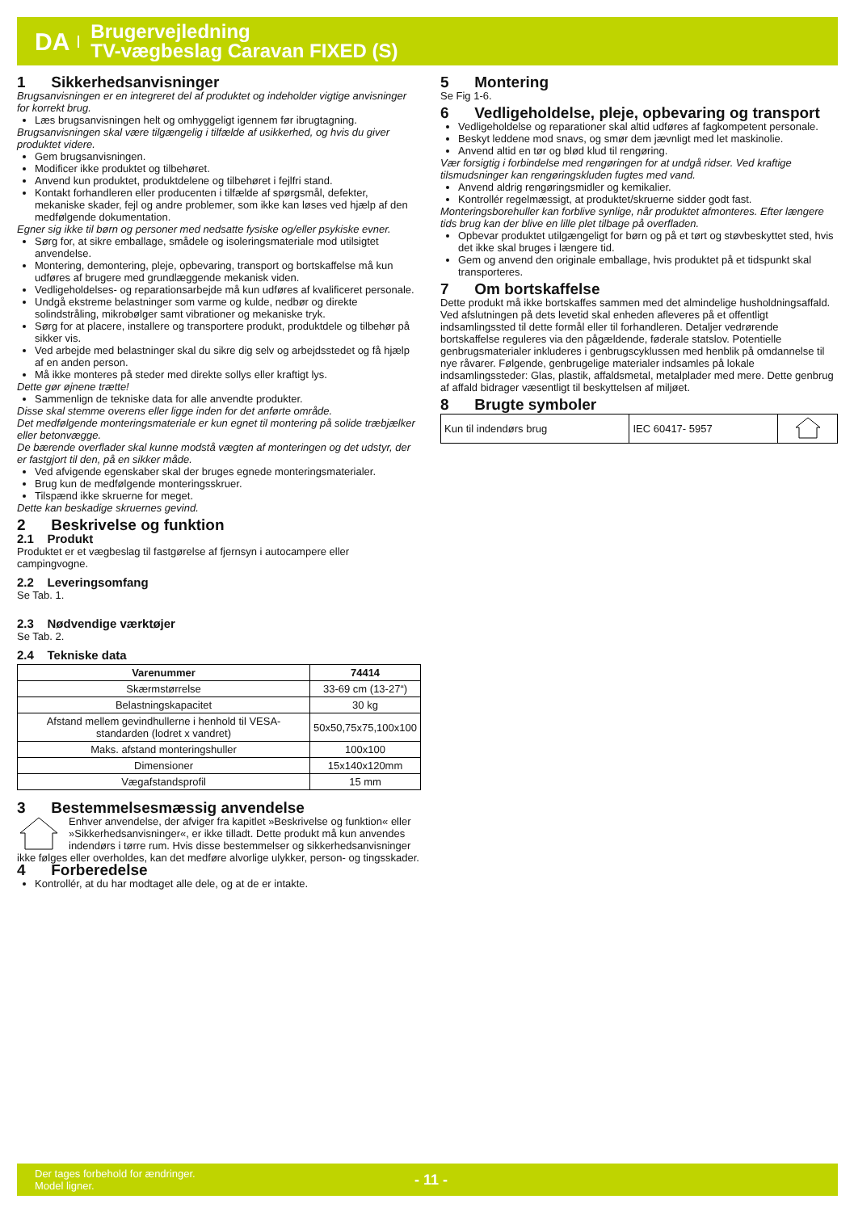DA
Brugervejledning
TV-vægbeslag Caravan FIXED (S)
1 Sikkerhedsanvisninger
Brugsanvisningen er en integreret del af produktet og indeholder vigtige anvisninger for korrekt brug.
Læs brugsanvisningen helt og omhyggeligt igennem før ibrugtagning.
Brugsanvisningen skal være tilgængelig i tilfælde af usikkerhed, og hvis du giver produktet videre.
Gem brugsanvisningen.
Modificer ikke produktet og tilbehøret.
Anvend kun produktet, produktdelene og tilbehøret i fejlfri stand.
Kontakt forhandleren eller producenten i tilfælde af spørgsmål, defekter, mekaniske skader, fejl og andre problemer, som ikke kan løses ved hjælp af den medfølgende dokumentation.
Egner sig ikke til børn og personer med nedsatte fysiske og/eller psykiske evner.
Sørg for, at sikre emballage, smådele og isoleringsmateriale mod utilsigtet anvendelse.
Montering, demontering, pleje, opbevaring, transport og bortskaffelse må kun udføres af brugere med grundlæggende mekanisk viden.
Vedligeholdelses- og reparationsarbejde må kun udføres af kvalificeret personale.
Undgå ekstreme belastninger som varme og kulde, nedbør og direkte solindstråling, mikrobølger samt vibrationer og mekaniske tryk.
Sørg for at placere, installere og transportere produkt, produktdele og tilbehør på sikker vis.
Ved arbejde med belastninger skal du sikre dig selv og arbejdsstedet og få hjælp af en anden person.
Må ikke monteres på steder med direkte sollys eller kraftigt lys.
Dette gør øjnene trætte!
Sammenlign de tekniske data for alle anvendte produkter.
Disse skal stemme overens eller ligge inden for det anførte område.
Det medfølgende monteringsmateriale er kun egnet til montering på solide træbjælker eller betonvægge.
De bærende overflader skal kunne modstå vægten af monteringen og det udstyr, der er fastgjort til den, på en sikker måde.
Ved afvigende egenskaber skal der bruges egnede monteringsmaterialer.
Brug kun de medfølgende monteringsskruer.
Tilspænd ikke skruerne for meget.
Dette kan beskadige skruernes gevind.
2 Beskrivelse og funktion
2.1 Produkt
Produktet er et vægbeslag til fastgørelse af fjernsyn i autocampere eller campingvogne.
2.2 Leveringsomfang
Se Tab. 1.
2.3 Nødvendige værktøjer
Se Tab. 2.
2.4 Tekniske data
| Varenummer | 74414 |
| --- | --- |
| Skærmstørrelse | 33-69 cm (13-27“) |
| Belastningskapacitet | 30 kg |
| Afstand mellem gevindhullerne i henhold til VESA-standarden (lodret x vandret) | 50x50,75x75,100x100 |
| Maks. afstand monteringshuller | 100x100 |
| Dimensioner | 15x140x120mm |
| Vægafstandsprofil | 15 mm |
3 Bestemmelsesmæssig anvendelse
Enhver anvendelse, der afviger fra kapitlet »Beskrivelse og funktion« eller »Sikkerhedsanvisninger«, er ikke tilladt. Dette produkt må kun anvendes indendørs i tørre rum. Hvis disse bestemmelser og sikkerhedsanvisninger ikke følges eller overholdes, kan det medføre alvorlige ulykker, person- og tingsskader.
4 Forberedelse
Kontrollér, at du har modtaget alle dele, og at de er intakte.
5 Montering
Se Fig 1-6.
6 Vedligeholdelse, pleje, opbevaring og transport
Vedligeholdelse og reparationer skal altid udføres af fagkompetent personale.
Beskyt leddene mod snavs, og smør dem jævnligt med let maskinolie.
Anvend altid en tør og blød klud til rengøring.
Vær forsigtig i forbindelse med rengøringen for at undgå ridser. Ved kraftige tilsmudsninger kan rengøringskluden fugtes med vand.
Anvend aldrig rengøringsmidler og kemikalier.
Kontrollér regelmæssigt, at produktet/skruerne sidder godt fast.
Monteringsborehuller kan forblive synlige, når produktet afmonteres. Efter længere tids brug kan der blive en lille plet tilbage på overfladen.
Opbevar produktet utilgængeligt for børn og på et tørt og støvbeskyttet sted, hvis det ikke skal bruges i længere tid.
Gem og anvend den originale emballage, hvis produktet på et tidspunkt skal transporteres.
7 Om bortskaffelse
Dette produkt må ikke bortskaffes sammen med det almindelige husholdningsaffald. Ved afslutningen på dets levetid skal enheden afleveres på et offentligt indsamlingssted til dette formål eller til forhandleren. Detaljer vedrørende bortskaffelse reguleres via den pågældende, føderale statslov. Potentielle genbrugsmaterialer inkluderes i genbrugscyklussen med henblik på omdannelse til nye råvarer. Følgende, genbrugelige materialer indsamles på lokale indsamlingssteder: Glas, plastik, affaldsmetal, metalplader med mere. Dette genbrug af affald bidrager væsentligt til beskyttelsen af miljøet.
8 Brugte symboler
| Kun til indendørs brug | IEC 60417- 5957 | |
Der tages forbehold for ændringer.
Model ligner.
- 11 -